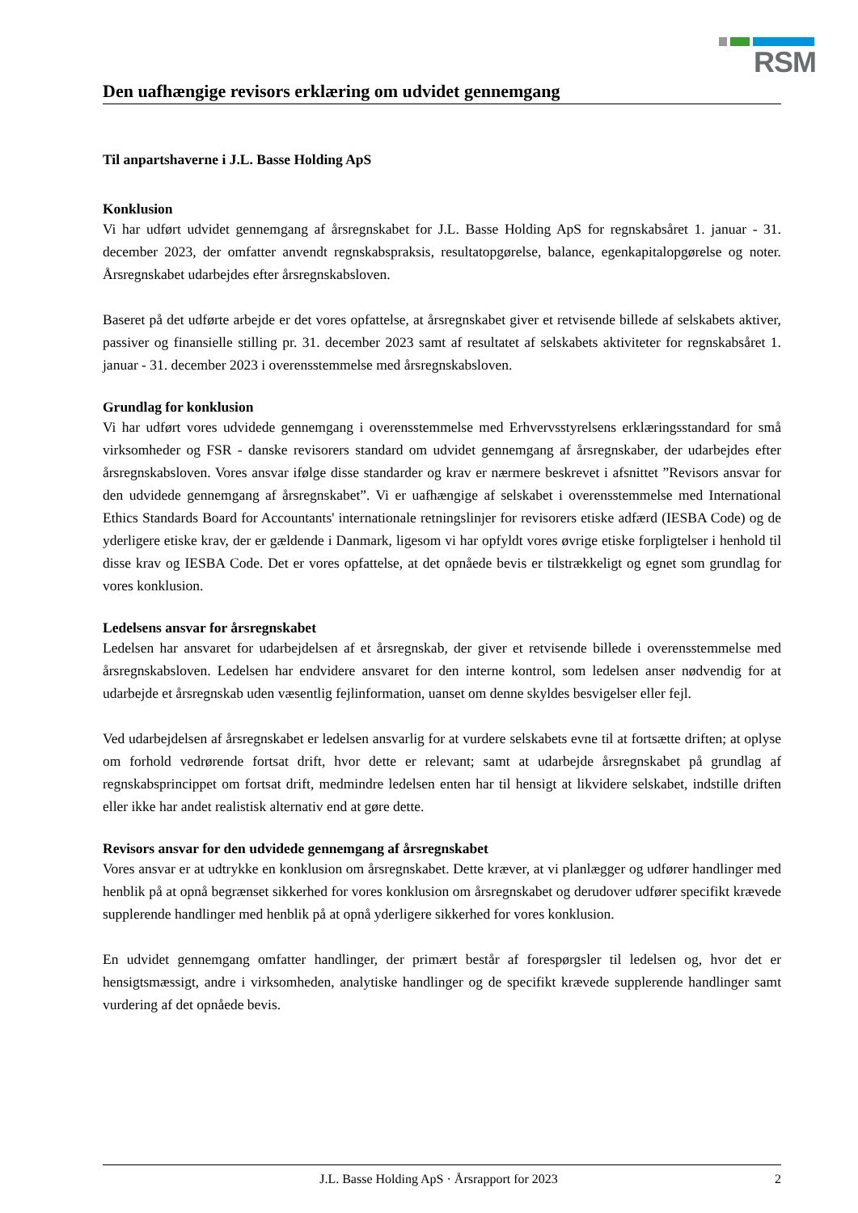RSM
Den uafhængige revisors erklæring om udvidet gennemgang
Til anpartshaverne i J.L. Basse Holding ApS
Konklusion
Vi har udført udvidet gennemgang af årsregnskabet for J.L. Basse Holding ApS for regnskabsåret 1. januar - 31. december 2023, der omfatter anvendt regnskabspraksis, resultatopgørelse, balance, egenkapitalopgørelse og noter. Årsregnskabet udarbejdes efter årsregnskabsloven.
Baseret på det udførte arbejde er det vores opfattelse, at årsregnskabet giver et retvisende billede af selskabets aktiver, passiver og finansielle stilling pr. 31. december 2023 samt af resultatet af selskabets aktiviteter for regnskabsåret 1. januar - 31. december 2023 i overensstemmelse med årsregnskabsloven.
Grundlag for konklusion
Vi har udført vores udvidede gennemgang i overensstemmelse med Erhvervsstyrelsens erklæringsstandard for små virksomheder og FSR - danske revisorers standard om udvidet gennemgang af årsregnskaber, der udarbejdes efter årsregnskabsloven. Vores ansvar ifølge disse standarder og krav er nærmere beskrevet i afsnittet ”Revisors ansvar for den udvidede gennemgang af årsregnskabet”. Vi er uafhængige af selskabet i overensstemmelse med International Ethics Standards Board for Accountants' internationale retningslinjer for revisorers etiske adfærd (IESBA Code) og de yderligere etiske krav, der er gældende i Danmark, ligesom vi har opfyldt vores øvrige etiske forpligtelser i henhold til disse krav og IESBA Code. Det er vores opfattelse, at det opnåede bevis er tilstrækkeligt og egnet som grundlag for vores konklusion.
Ledelsens ansvar for årsregnskabet
Ledelsen har ansvaret for udarbejdelsen af et årsregnskab, der giver et retvisende billede i overensstemmelse med årsregnskabsloven. Ledelsen har endvidere ansvaret for den interne kontrol, som ledelsen anser nødvendig for at udarbejde et årsregnskab uden væsentlig fejlinformation, uanset om denne skyldes besvigelser eller fejl.
Ved udarbejdelsen af årsregnskabet er ledelsen ansvarlig for at vurdere selskabets evne til at fortsætte driften; at oplyse om forhold vedrørende fortsat drift, hvor dette er relevant; samt at udarbejde årsregnskabet på grundlag af regnskabsprincippet om fortsat drift, medmindre ledelsen enten har til hensigt at likvidere selskabet, indstille driften eller ikke har andet realistisk alternativ end at gøre dette.
Revisors ansvar for den udvidede gennemgang af årsregnskabet
Vores ansvar er at udtrykke en konklusion om årsregnskabet. Dette kræver, at vi planlægger og udfører handlinger med henblik på at opnå begrænset sikkerhed for vores konklusion om årsregnskabet og derudover udfører specifikt krævede supplerende handlinger med henblik på at opnå yderligere sikkerhed for vores konklusion.
En udvidet gennemgang omfatter handlinger, der primært består af forespørgsler til ledelsen og, hvor det er hensigtsmæssigt, andre i virksomheden, analytiske handlinger og de specifikt krævede supplerende handlinger samt vurdering af det opnåede bevis.
J.L. Basse Holding ApS · Årsrapport for 2023 2